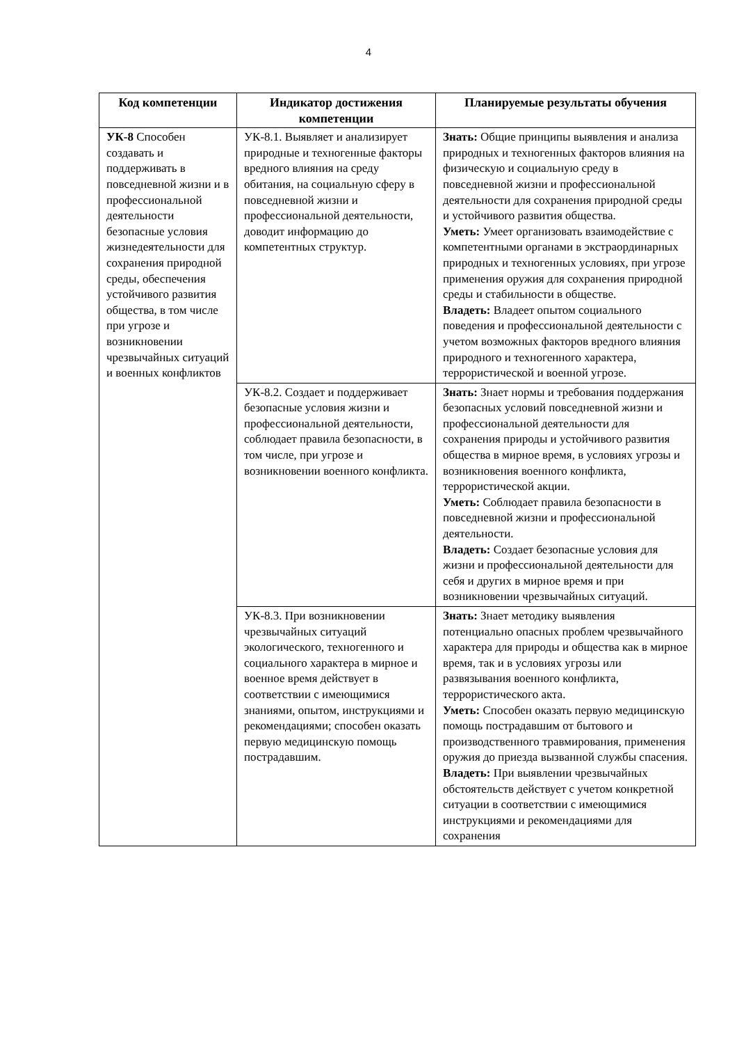4
| Код компетенции | Индикатор достижения компетенции | Планируемые результаты обучения |
| --- | --- | --- |
| УК-8 Способен создавать и поддерживать в повседневной жизни и в профессиональной деятельности безопасные условия жизнедеятельности для сохранения природной среды, обеспечения устойчивого развития общества, в том числе при угрозе и возникновении чрезвычайных ситуаций и военных конфликтов | УК-8.1. Выявляет и анализирует природные и техногенные факторы вредного влияния на среду обитания, на социальную сферу в повседневной жизни и профессиональной деятельности, доводит информацию до компетентных структур. | Знать: Общие принципы выявления и анализа природных и техногенных факторов влияния на физическую и социальную среду в повседневной жизни и профессиональной деятельности для сохранения природной среды и устойчивого развития общества. Уметь: Умеет организовать взаимодействие с компетентными органами в экстраординарных природных и техногенных условиях, при угрозе применения оружия для сохранения природной среды и стабильности в обществе. Владеть: Владеет опытом социального поведения и профессиональной деятельности с учетом возможных факторов вредного влияния природного и техногенного характера, террористической и военной угрозе. |
| | УК-8.2. Создает и поддерживает безопасные условия жизни и профессиональной деятельности, соблюдает правила безопасности, в том числе, при угрозе и возникновении военного конфликта. | Знать: Знает нормы и требования поддержания безопасных условий повседневной жизни и профессиональной деятельности для сохранения природы и устойчивого развития общества в мирное время, в условиях угрозы и возникновения военного конфликта, террористической акции. Уметь: Соблюдает правила безопасности в повседневной жизни и профессиональной деятельности. Владеть: Создает безопасные условия для жизни и профессиональной деятельности для себя и других в мирное время и при возникновении чрезвычайных ситуаций. |
| | УК-8.3. При возникновении чрезвычайных ситуаций экологического, техногенного и социального характера в мирное и военное время действует в соответствии с имеющимися знаниями, опытом, инструкциями и рекомендациями; способен оказать первую медицинскую помощь пострадавшим. | Знать: Знает методику выявления потенциально опасных проблем чрезвычайного характера для природы и общества как в мирное время, так и в условиях угрозы или развязывания военного конфликта, террористического акта. Уметь: Способен оказать первую медицинскую помощь пострадавшим от бытового и производственного травмирования, применения оружия до приезда вызванной службы спасения. Владеть: При выявлении чрезвычайных обстоятельств действует с учетом конкретной ситуации в соответствии с имеющимися инструкциями и рекомендациями для сохранения |